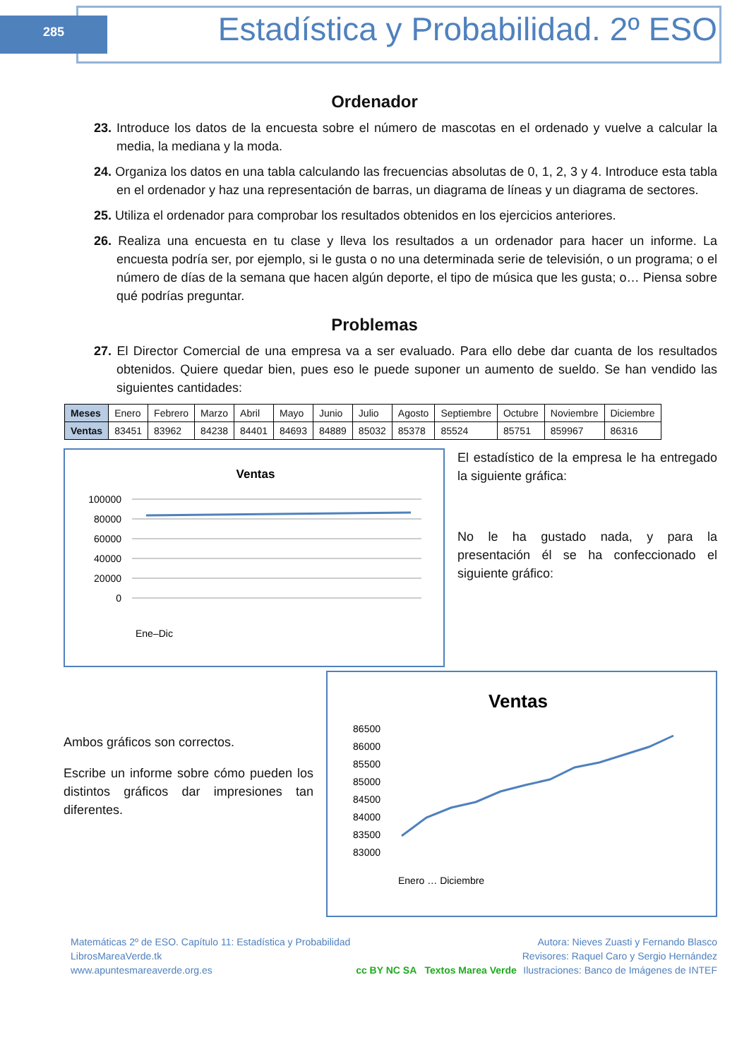285
Estadística y Probabilidad. 2º ESO
Ordenador
23. Introduce los datos de la encuesta sobre el número de mascotas en el ordenado y vuelve a calcular la media, la mediana y la moda.
24. Organiza los datos en una tabla calculando las frecuencias absolutas de 0, 1, 2, 3 y 4. Introduce esta tabla en el ordenador y haz una representación de barras, un diagrama de líneas y un diagrama de sectores.
25. Utiliza el ordenador para comprobar los resultados obtenidos en los ejercicios anteriores.
26. Realiza una encuesta en tu clase y lleva los resultados a un ordenador para hacer un informe. La encuesta podría ser, por ejemplo, si le gusta o no una determinada serie de televisión, o un programa; o el número de días de la semana que hacen algún deporte, el tipo de música que les gusta; o… Piensa sobre qué podrías preguntar.
Problemas
27. El Director Comercial de una empresa va a ser evaluado. Para ello debe dar cuanta de los resultados obtenidos. Quiere quedar bien, pues eso le puede suponer un aumento de sueldo. Se han vendido las siguientes cantidades:
| Meses | Enero | Febrero | Marzo | Abril | Mayo | Junio | Julio | Agosto | Septiembre | Octubre | Noviembre | Diciembre |
| Ventas | 83451 | 83962 | 84238 | 84401 | 84693 | 84889 | 85032 | 85378 | 85524 | 85751 | 859967 | 86316 |
Ventas
100000
80000
60000
40000
20000
0
Ene–Dic
El estadístico de la empresa le ha entregado la siguiente gráfica:
No le ha gustado nada, y para la presentación él se ha confeccionado el siguiente gráfico:
Ambos gráficos son correctos.
Escribe un informe sobre cómo pueden los distintos gráficos dar impresiones tan diferentes.
Ventas
86500
86000
85500
85000
84500
84000
83500
83000
Enero … Diciembre
Matemáticas 2º de ESO. Capítulo 11: Estadística y Probabilidad
LibrosMareaVerde.tk
www.apuntesmareaverde.org.es
cc BY NC SA Textos Marea Verde
Autora: Nieves Zuasti y Fernando Blasco
Revisores: Raquel Caro y Sergio Hernández
Ilustraciones: Banco de Imágenes de INTEF